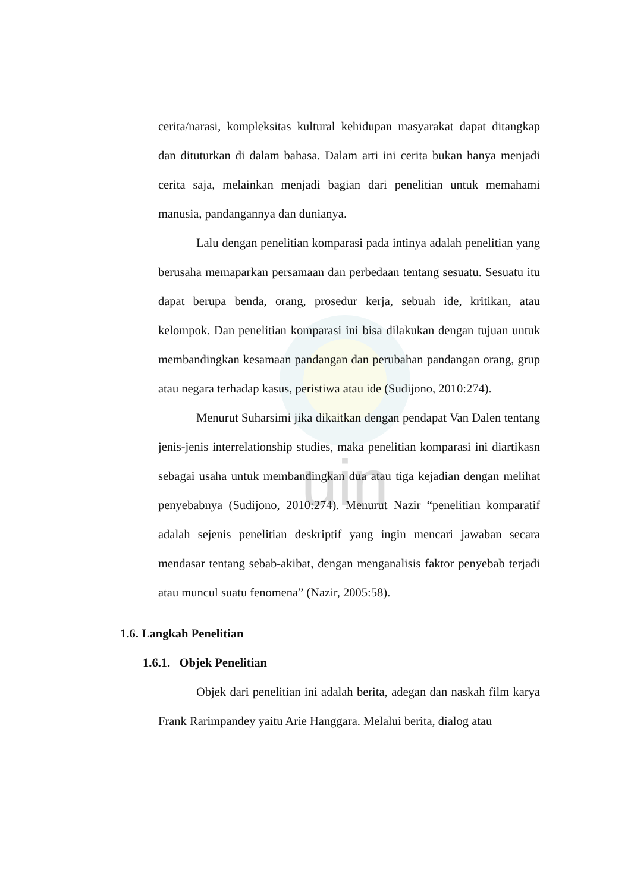uin
cerita/narasi, kompleksitas kultural kehidupan masyarakat dapat ditangkap dan dituturkan di dalam bahasa. Dalam arti ini cerita bukan hanya menjadi cerita saja, melainkan menjadi bagian dari penelitian untuk memahami manusia, pandangannya dan dunianya.
Lalu dengan penelitian komparasi pada intinya adalah penelitian yang berusaha memaparkan persamaan dan perbedaan tentang sesuatu. Sesuatu itu dapat berupa benda, orang, prosedur kerja, sebuah ide, kritikan, atau kelompok. Dan penelitian komparasi ini bisa dilakukan dengan tujuan untuk membandingkan kesamaan pandangan dan perubahan pandangan orang, grup atau negara terhadap kasus, peristiwa atau ide (Sudijono, 2010:274).
Menurut Suharsimi jika dikaitkan dengan pendapat Van Dalen tentang jenis-jenis interrelationship studies, maka penelitian komparasi ini diartikasn sebagai usaha untuk membandingkan dua atau tiga kejadian dengan melihat penyebabnya (Sudijono, 2010:274). Menurut Nazir “penelitian komparatif adalah sejenis penelitian deskriptif yang ingin mencari jawaban secara mendasar tentang sebab-akibat, dengan menganalisis faktor penyebab terjadi atau muncul suatu fenomena” (Nazir, 2005:58).
1.6. Langkah Penelitian
1.6.1. Objek Penelitian
Objek dari penelitian ini adalah berita, adegan dan naskah film karya Frank Rarimpandey yaitu Arie Hanggara. Melalui berita, dialog atau